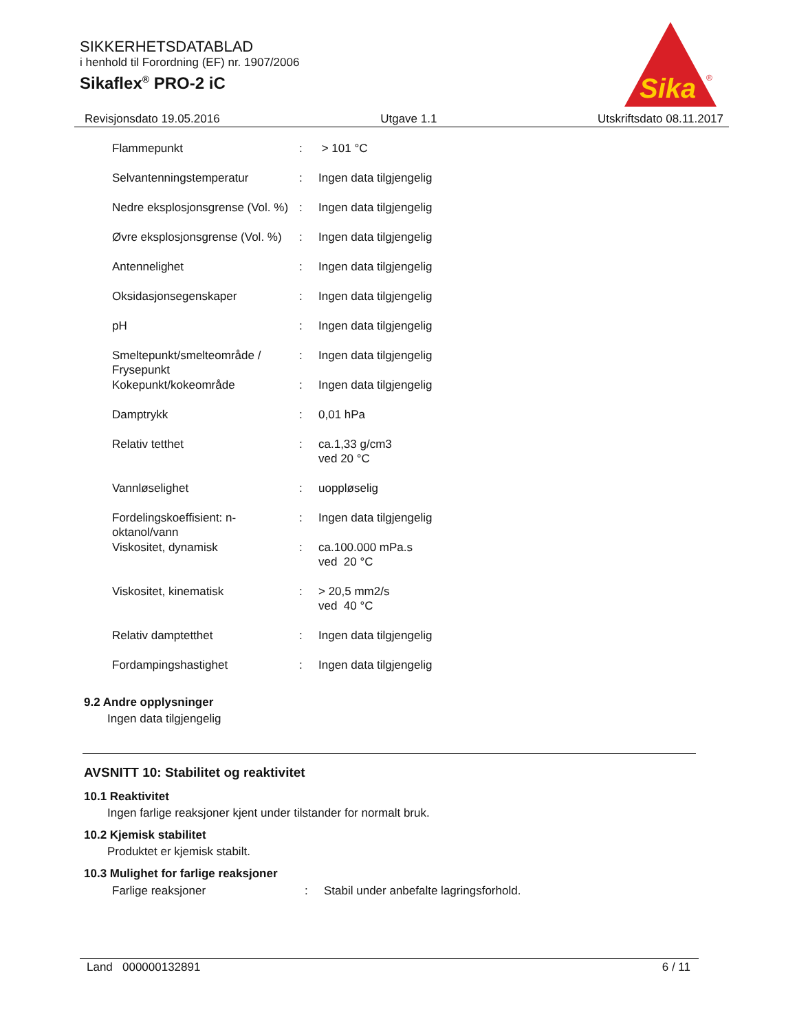SIKKERHETSDATABLAD
i henhold til Forordning (EF) nr. 1907/2006
Sikaflex<sup>®</sup> PRO-2 iC
Sika
®
Revisjonsdato 19.05.2016 Utgave 1.1 Utskriftsdato 08.11.2017
| Flammepunkt | : | > 101 °C |
| Selvantenningstemperatur | : | Ingen data tilgjengelig |
| Nedre eksplosjonsgrense (Vol. %) | : | Ingen data tilgjengelig |
| Øvre eksplosjonsgrense (Vol. %) | : | Ingen data tilgjengelig |
| Antennelighet | : | Ingen data tilgjengelig |
| Oksidasjonsegenskaper | : | Ingen data tilgjengelig |
| pH | : | Ingen data tilgjengelig |
| Smeltepunkt/smelteområde / Frysepunkt | : | Ingen data tilgjengelig |
| Kokepunkt/kokeområde | : | Ingen data tilgjengelig |
| Damptrykk | : | 0,01 hPa |
| Relativ tetthet | : | ca.1,33 g/cm3 ved 20 °C |
| Vannløselighet | : | uoppløselig |
| Fordelingskoeffisient: n-oktanol/vann | : | Ingen data tilgjengelig |
| Viskositet, dynamisk | : | ca.100.000 mPa.s ved 20 °C |
| Viskositet, kinematisk | : | > 20,5 mm2/s ved 40 °C |
| Relativ damptetthet | : | Ingen data tilgjengelig |
| Fordampingshastighet | : | Ingen data tilgjengelig |
9.2 Andre opplysninger
Ingen data tilgjengelig
AVSNITT 10: Stabilitet og reaktivitet
10.1 Reaktivitet
Ingen farlige reaksjoner kjent under tilstander for normalt bruk.
10.2 Kjemisk stabilitet
Produktet er kjemisk stabilt.
10.3 Mulighet for farlige reaksjoner
| Farlige reaksjoner | : | Stabil under anbefalte lagringsforhold. |
Land 000000132891 6 / 11